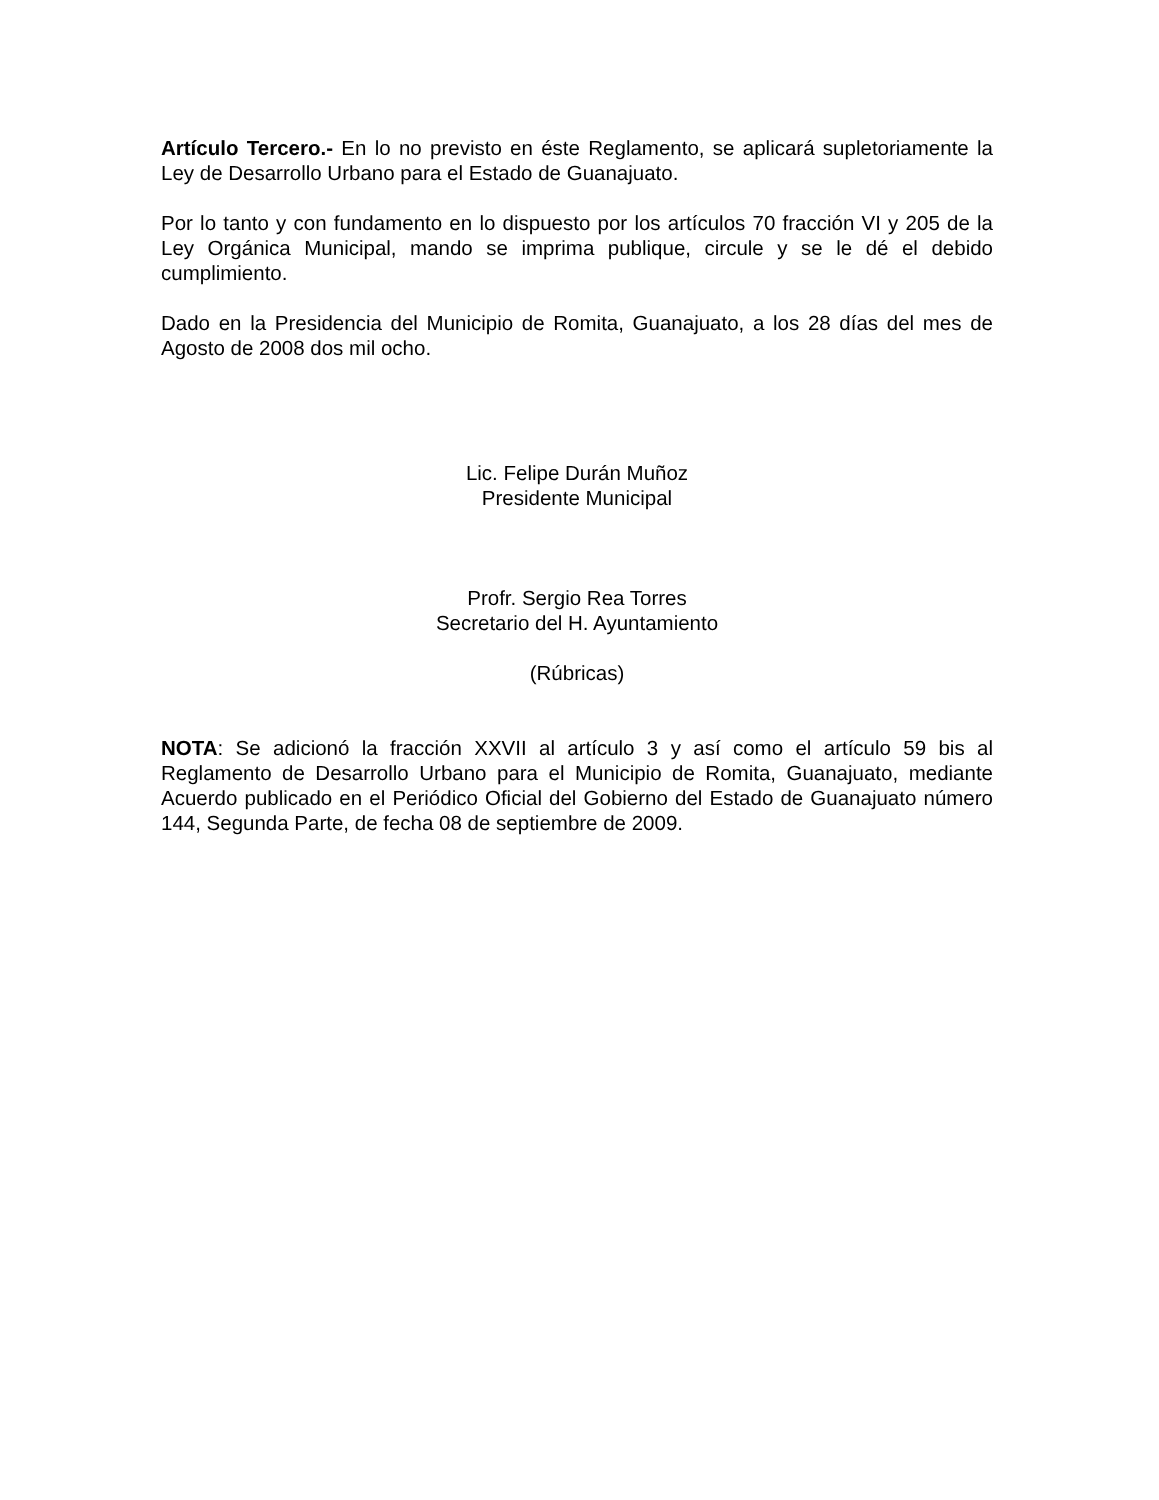Artículo Tercero.- En lo no previsto en éste Reglamento, se aplicará supletoriamente la Ley de Desarrollo Urbano para el Estado de Guanajuato.
Por lo tanto y con fundamento en lo dispuesto por los artículos 70 fracción VI y 205 de la Ley Orgánica Municipal, mando se imprima publique, circule y se le dé el debido cumplimiento.
Dado en la Presidencia del Municipio de Romita, Guanajuato, a los 28 días del mes de Agosto de 2008 dos mil ocho.
Lic. Felipe Durán Muñoz
Presidente Municipal
Profr. Sergio Rea Torres
Secretario del H. Ayuntamiento
(Rúbricas)
NOTA: Se adicionó la fracción XXVII al artículo 3 y así como el artículo 59 bis al Reglamento de Desarrollo Urbano para el Municipio de Romita, Guanajuato, mediante Acuerdo publicado en el Periódico Oficial del Gobierno del Estado de Guanajuato número 144, Segunda Parte, de fecha 08 de septiembre de 2009.